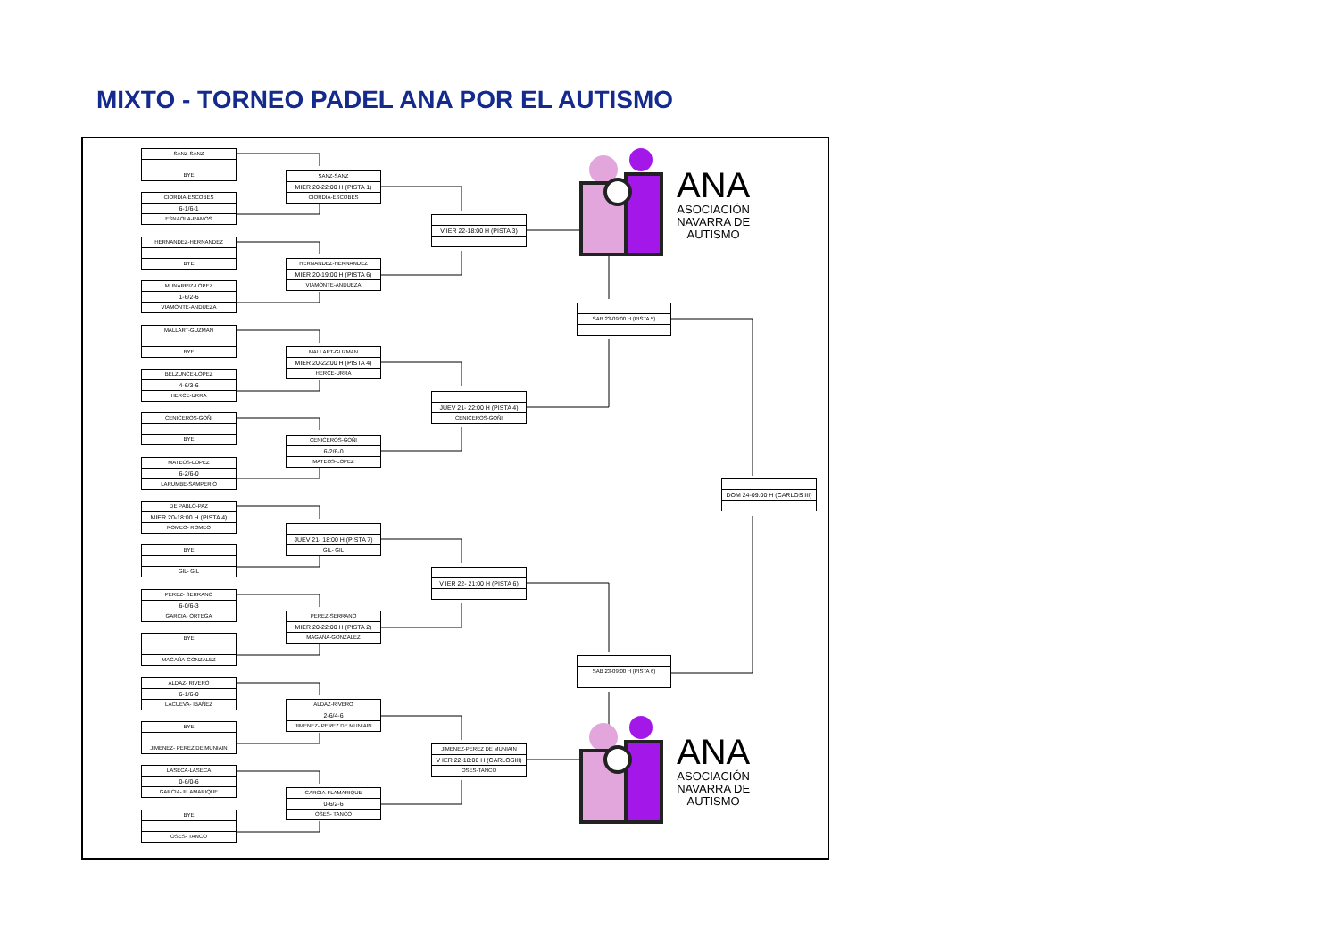MIXTO - TORNEO PADEL ANA POR EL AUTISMO
SANZ-SANZ
BYE
CIORDIA-ESCOBES
6-1/6-1
ESNAOLA-RAMOS
HERNANDEZ-HERNANDEZ
BYE
MUNARRIZ-LOPEZ
1-6/2-6
VIAMONTE-ANDUEZA
MALLART-GUZMAN
BYE
BELZUNCE-LOPEZ
4-6/3-6
HERCE-URRA
CENICEROS-GOÑI
BYE
MATEOS-LOPEZ
6-2/6-0
LARUMBE-SAMPERIO
DE PABLO-PAZ
MIER 20-18:00 H (PISTA 4)
ROMEO- ROMEO
BYE
GIL- GIL
PEREZ- SERRANO
6-0/6-3
GARCIA- ORTEGA
BYE
MAGAÑA-GONZALEZ
ALDAZ- RIVERO
6-1/6-0
LACUEVA- IBAÑEZ
BYE
JIMENEZ- PEREZ DE MUNIAIN
LASECA-LASECA
0-6/0-6
GARCIA- FLAMARIQUE
BYE
OSES- TANCO
SANZ-SANZ
MIER 20-22:00 H (PISTA 1)
CIORDIA-ESCOBES
HERNANDEZ-HERNANDEZ
MIER 20-19:00 H (PISTA 6)
VIAMONTE-ANDUEZA
MALLART-GUZMAN
MIER 20-22:00 H (PISTA 4)
HERCE-URRA
CENICEROS-GOÑI
6-2/6-0
MATEOS-LOPEZ
JUEV 21- 18:00 H (PISTA 7)
GIL- GIL
PEREZ-SERRANO
MIER 20-22:00 H (PISTA 2)
MAGAÑA-GONZALEZ
ALDAZ-RIVERO
2-6/4-6
JIMENEZ- PEREZ DE MUNIAIN
GARCIA-FLAMARIQUE
0-6/2-6
OSES- TANCO
V IER 22-18:00 H (PISTA 3)
JUEV 21- 22:00 H (PISTA 4)
CENICEROS-GOÑI
V IER 22- 21:00 H (PISTA 6)
JIMENEZ-PEREZ DE MUNIAIN
V IER 22-18:00 H (CARLOSIII)
OSES-TANCO
SAB 23-09:00 H (PISTA 5)
SAB 23-09:00 H (PISTA 6)
DOM 24-09:00 H (CARLOS III)
ANA
ASOCIACIÓN
NAVARRA DE
AUTISMO
ANA
ASOCIACIÓN
NAVARRA DE
AUTISMO